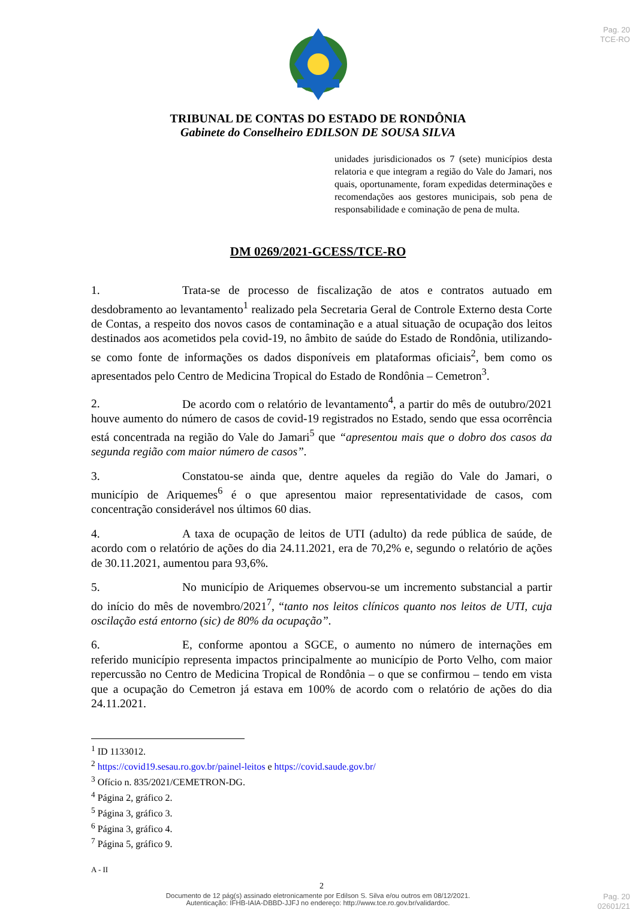Pag. 20
TCE-RO
TRIBUNAL DE CONTAS DO ESTADO DE RONDÔNIA
Gabinete do Conselheiro EDILSON DE SOUSA SILVA
unidades jurisdicionados os 7 (sete) municípios desta relatoria e que integram a região do Vale do Jamari, nos quais, oportunamente, foram expedidas determinações e recomendações aos gestores municipais, sob pena de responsabilidade e cominação de pena de multa.
DM 0269/2021-GCESS/TCE-RO
1. Trata-se de processo de fiscalização de atos e contratos autuado em desdobramento ao levantamento<sup>1</sup> realizado pela Secretaria Geral de Controle Externo desta Corte de Contas, a respeito dos novos casos de contaminação e a atual situação de ocupação dos leitos destinados aos acometidos pela covid-19, no âmbito de saúde do Estado de Rondônia, utilizando-se como fonte de informações os dados disponíveis em plataformas oficiais<sup>2</sup>, bem como os apresentados pelo Centro de Medicina Tropical do Estado de Rondônia – Cemetron<sup>3</sup>.
2. De acordo com o relatório de levantamento<sup>4</sup>, a partir do mês de outubro/2021 houve aumento do número de casos de covid-19 registrados no Estado, sendo que essa ocorrência está concentrada na região do Vale do Jamari<sup>5</sup> que “apresentou mais que o dobro dos casos da segunda região com maior número de casos”.
3. Constatou-se ainda que, dentre aqueles da região do Vale do Jamari, o município de Ariquemes<sup>6</sup> é o que apresentou maior representatividade de casos, com concentração considerável nos últimos 60 dias.
4. A taxa de ocupação de leitos de UTI (adulto) da rede pública de saúde, de acordo com o relatório de ações do dia 24.11.2021, era de 70,2% e, segundo o relatório de ações de 30.11.2021, aumentou para 93,6%.
5. No município de Ariquemes observou-se um incremento substancial a partir do início do mês de novembro/2021<sup>7</sup>, “tanto nos leitos clínicos quanto nos leitos de UTI, cuja oscilação está entorno (sic) de 80% da ocupação”.
6. E, conforme apontou a SGCE, o aumento no número de internações em referido município representa impactos principalmente ao município de Porto Velho, com maior repercussão no Centro de Medicina Tropical de Rondônia – o que se confirmou – tendo em vista que a ocupação do Cemetron já estava em 100% de acordo com o relatório de ações do dia 24.11.2021.
<sup>1</sup> ID 1133012.
<sup>2</sup> https://covid19.sesau.ro.gov.br/painel-leitos e https://covid.saude.gov.br/
<sup>3</sup> Ofício n. 835/2021/CEMETRON-DG.
<sup>4</sup> Página 2, gráfico 2.
<sup>5</sup> Página 3, gráfico 3.
<sup>6</sup> Página 3, gráfico 4.
<sup>7</sup> Página 5, gráfico 9.
A - II
2
Documento de 12 pág(s) assinado eletronicamente por Edilson S. Silva e/ou outros em 08/12/2021.
Autenticação: IFHB-IAIA-DBBD-JJFJ no endereço: http://www.tce.ro.gov.br/validardoc.
Pag. 20
02601/21